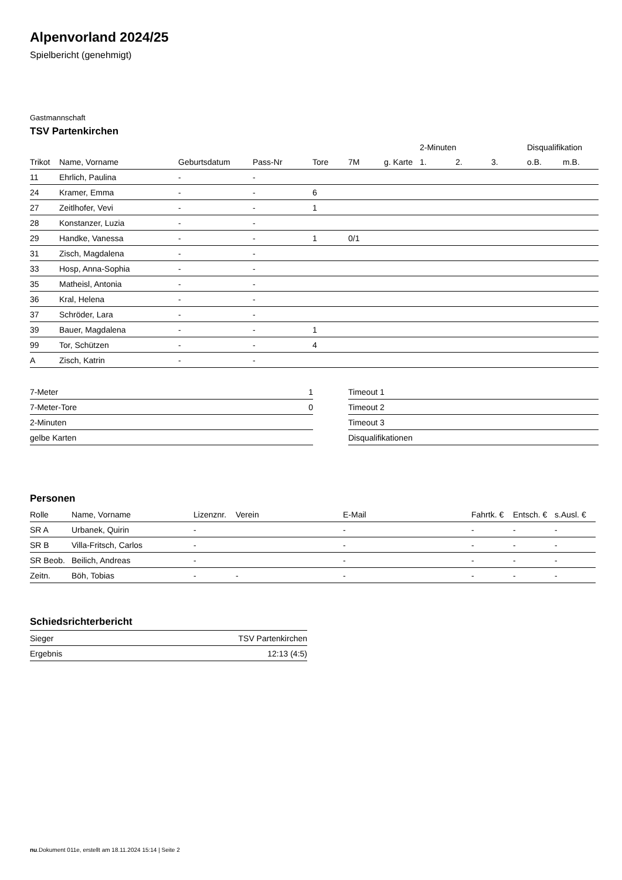Alpenvorland 2024/25
Spielbericht (genehmigt)
Gastmannschaft
TSV Partenkirchen
| | | | | | | | 2-Minuten | | | Disqualifikation | |
| --- | --- | --- | --- | --- | --- | --- | --- | --- | --- | --- | --- |
| Trikot | Name, Vorname | Geburtsdatum | Pass-Nr | Tore | 7M | g. Karte | 1. | 2. | 3. | o.B. | m.B. |
| 11 | Ehrlich, Paulina | - | - | | | | | | | | |
| 24 | Kramer, Emma | - | - | 6 | | | | | | | |
| 27 | Zeitlhofer, Vevi | - | - | 1 | | | | | | | |
| 28 | Konstanzer, Luzia | - | - | | | | | | | | |
| 29 | Handke, Vanessa | - | - | 1 | 0/1 | | | | | | |
| 31 | Zisch, Magdalena | - | - | | | | | | | | |
| 33 | Hosp, Anna-Sophia | - | - | | | | | | | | |
| 35 | Matheisl, Antonia | - | - | | | | | | | | |
| 36 | Kral, Helena | - | - | | | | | | | | |
| 37 | Schröder, Lara | - | - | | | | | | | | |
| 39 | Bauer, Magdalena | - | - | 1 | | | | | | | |
| 99 | Tor, Schützen | - | - | 4 | | | | | | | |
| A | Zisch, Katrin | - | - | | | | | | | | |
| 7-Meter | 1 |
| 7-Meter-Tore | 0 |
| 2-Minuten | |
| gelbe Karten | |
| Timeout 1 |
| Timeout 2 |
| Timeout 3 |
| Disqualifikationen |
Personen
| Rolle | Name, Vorname | Lizenznr. | Verein | E-Mail | Fahrtk. € | Entsch. € | s.Ausl. € |
| --- | --- | --- | --- | --- | --- | --- | --- |
| SR A | Urbanek, Quirin | - | | - | - | - | - |
| SR B | Villa-Fritsch, Carlos | - | | - | - | - | - |
| SR Beob. | Beilich, Andreas | - | | - | - | - | - |
| Zeitn. | Böh, Tobias | - | - | - | - | - | - |
Schiedsrichterbericht
| Sieger | TSV Partenkirchen |
| Ergebnis | 12:13 (4:5) |
nu.Dokument 011e, erstellt am 18.11.2024 15:14 | Seite 2